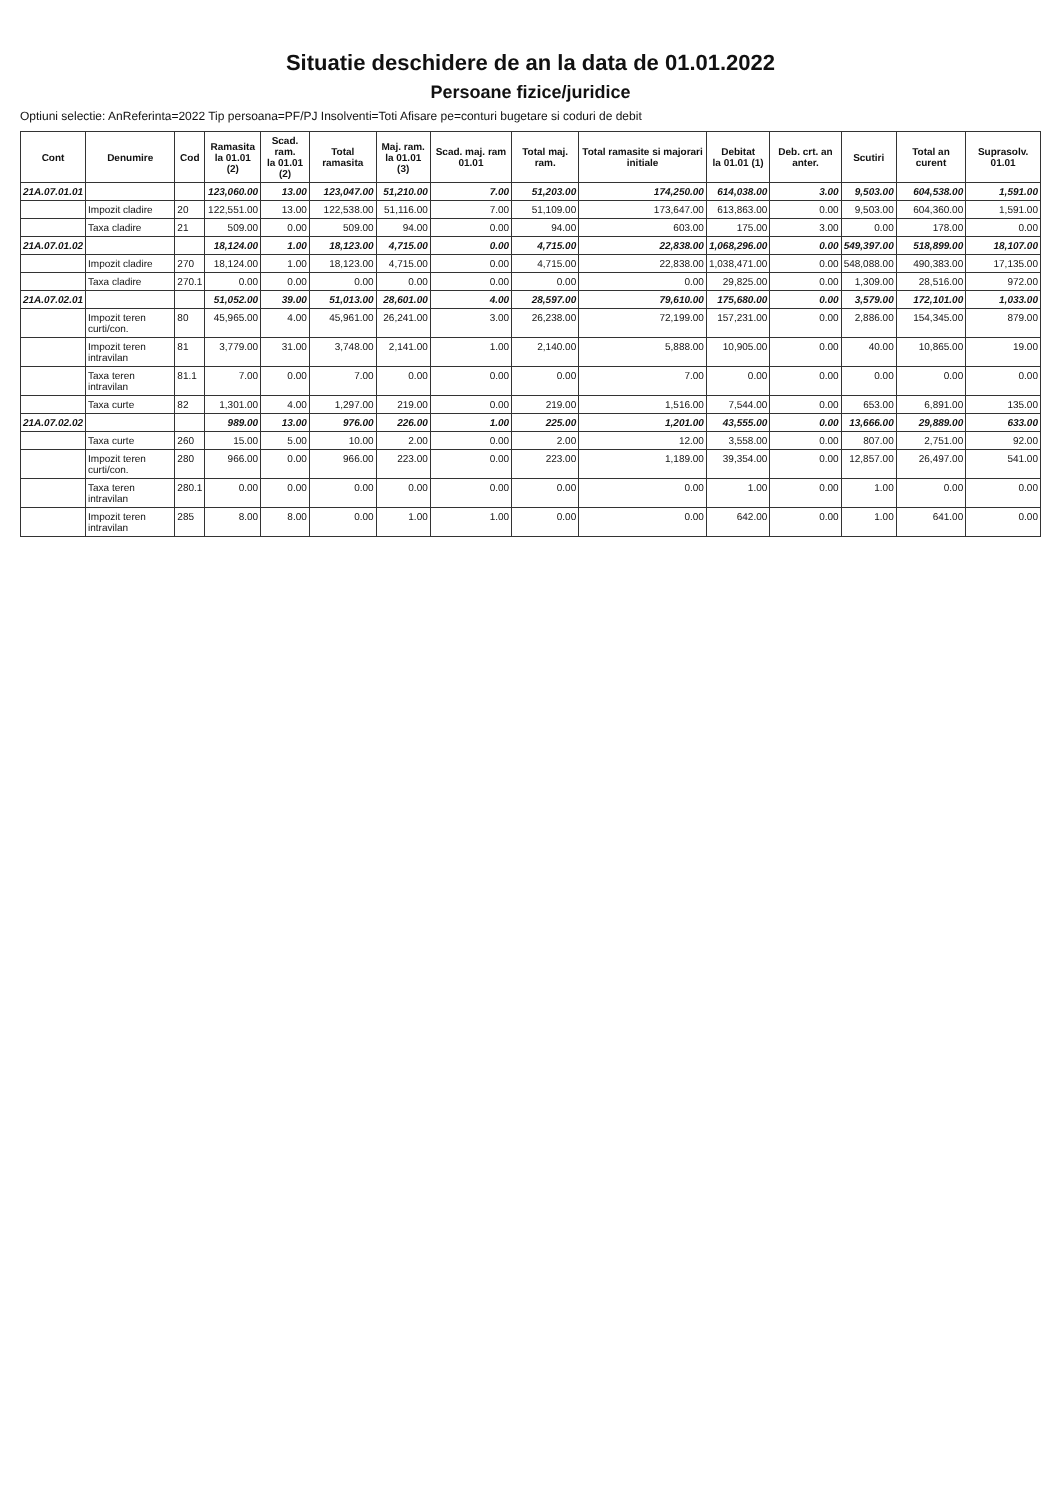Situatie deschidere de an la data de 01.01.2022
Persoane fizice/juridice
Optiuni selectie: AnReferinta=2022 Tip persoana=PF/PJ Insolventi=Toti Afisare pe=conturi bugetare si coduri de debit
| Cont | Denumire | Cod | Ramasita la 01.01 (2) | Scad. ram. la 01.01 (2) | Total ramasita | Maj. ram. la 01.01 (3) | Scad. maj. ram 01.01 | Total maj. ram. | Total ramasite si majorari initiale | Debitat la 01.01 (1) | Deb. crt. an anter. | Scutiri | Total an curent | Suprasolv. 01.01 |
| --- | --- | --- | --- | --- | --- | --- | --- | --- | --- | --- | --- | --- | --- | --- |
| 21A.07.01.01 | | | 123,060.00 | 13.00 | 123,047.00 | 51,210.00 | 7.00 | 51,203.00 | 174,250.00 | 614,038.00 | 3.00 | 9,503.00 | 604,538.00 | 1,591.00 |
| | Impozit cladire | 20 | 122,551.00 | 13.00 | 122,538.00 | 51,116.00 | 7.00 | 51,109.00 | 173,647.00 | 613,863.00 | 0.00 | 9,503.00 | 604,360.00 | 1,591.00 |
| | Taxa cladire | 21 | 509.00 | 0.00 | 509.00 | 94.00 | 0.00 | 94.00 | 603.00 | 175.00 | 3.00 | 0.00 | 178.00 | 0.00 |
| 21A.07.01.02 | | | 18,124.00 | 1.00 | 18,123.00 | 4,715.00 | 0.00 | 4,715.00 | 22,838.00 | 1,068,296.00 | 0.00 | 549,397.00 | 518,899.00 | 18,107.00 |
| | Impozit cladire | 270 | 18,124.00 | 1.00 | 18,123.00 | 4,715.00 | 0.00 | 4,715.00 | 22,838.00 | 1,038,471.00 | 0.00 | 548,088.00 | 490,383.00 | 17,135.00 |
| | Taxa cladire | 270.1 | 0.00 | 0.00 | 0.00 | 0.00 | 0.00 | 0.00 | 0.00 | 29,825.00 | 0.00 | 1,309.00 | 28,516.00 | 972.00 |
| 21A.07.02.01 | | | 51,052.00 | 39.00 | 51,013.00 | 28,601.00 | 4.00 | 28,597.00 | 79,610.00 | 175,680.00 | 0.00 | 3,579.00 | 172,101.00 | 1,033.00 |
| | Impozit teren curti/con. | 80 | 45,965.00 | 4.00 | 45,961.00 | 26,241.00 | 3.00 | 26,238.00 | 72,199.00 | 157,231.00 | 0.00 | 2,886.00 | 154,345.00 | 879.00 |
| | Impozit teren intravilan | 81 | 3,779.00 | 31.00 | 3,748.00 | 2,141.00 | 1.00 | 2,140.00 | 5,888.00 | 10,905.00 | 0.00 | 40.00 | 10,865.00 | 19.00 |
| | Taxa teren intravilan | 81.1 | 7.00 | 0.00 | 7.00 | 0.00 | 0.00 | 0.00 | 7.00 | 0.00 | 0.00 | 0.00 | 0.00 | 0.00 |
| | Taxa curte | 82 | 1,301.00 | 4.00 | 1,297.00 | 219.00 | 0.00 | 219.00 | 1,516.00 | 7,544.00 | 0.00 | 653.00 | 6,891.00 | 135.00 |
| 21A.07.02.02 | | | 989.00 | 13.00 | 976.00 | 226.00 | 1.00 | 225.00 | 1,201.00 | 43,555.00 | 0.00 | 13,666.00 | 29,889.00 | 633.00 |
| | Taxa curte | 260 | 15.00 | 5.00 | 10.00 | 2.00 | 0.00 | 2.00 | 12.00 | 3,558.00 | 0.00 | 807.00 | 2,751.00 | 92.00 |
| | Impozit teren curti/con. | 280 | 966.00 | 0.00 | 966.00 | 223.00 | 0.00 | 223.00 | 1,189.00 | 39,354.00 | 0.00 | 12,857.00 | 26,497.00 | 541.00 |
| | Taxa teren intravilan | 280.1 | 0.00 | 0.00 | 0.00 | 0.00 | 0.00 | 0.00 | 0.00 | 1.00 | 0.00 | 1.00 | 0.00 | 0.00 |
| | Impozit teren intravilan | 285 | 8.00 | 8.00 | 0.00 | 1.00 | 1.00 | 0.00 | 0.00 | 642.00 | 0.00 | 1.00 | 641.00 | 0.00 |